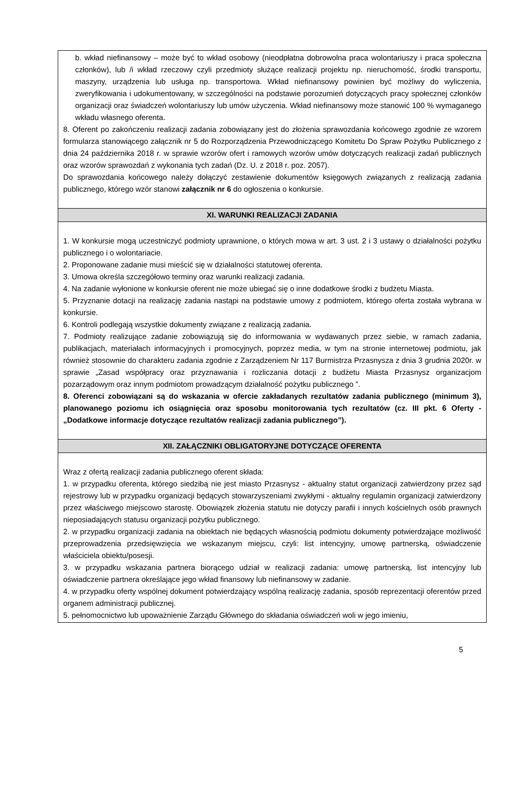b. wkład niefinansowy – może być to wkład osobowy (nieodpłatna dobrowolna praca wolontariuszy i praca społeczna członków), lub /i wkład rzeczowy czyli przedmioty służące realizacji projektu np. nieruchomość, środki transportu, maszyny, urządzenia lub usługa np. transportowa. Wkład niefinansowy powinien być możliwy do wyliczenia, zweryfikowania i udokumentowany, w szczególności na podstawie porozumień dotyczących pracy społecznej członków organizacji oraz świadczeń wolontariuszy lub umów użyczenia. Wkład niefinansowy może stanowić 100 % wymaganego wkładu własnego oferenta.
8. Oferent po zakończeniu realizacji zadania zobowiązany jest do złożenia sprawozdania końcowego zgodnie ze wzorem formularza stanowiącego załącznik nr 5 do Rozporządzenia Przewodniczącego Komitetu Do Spraw Pożytku Publicznego z dnia 24 października 2018 r. w sprawie wzorów ofert i ramowych wzorów umów dotyczących realizacji zadań publicznych oraz wzorów sprawozdań z wykonania tych zadań (Dz. U. z 2018 r. poz. 2057).
Do sprawozdania końcowego należy dołączyć zestawienie dokumentów księgowych związanych z realizacją zadania publicznego, którego wzór stanowi załącznik nr 6 do ogłoszenia o konkursie.
XI. WARUNKI REALIZACJI ZADANIA
1. W konkursie mogą uczestniczyć podmioty uprawnione, o których mowa w art. 3 ust. 2 i 3 ustawy o działalności pożytku publicznego i o wolontariacie.
2. Proponowane zadanie musi mieścić się w działalności statutowej oferenta.
3. Umowa określa szczegółowo terminy oraz warunki realizacji zadania.
4. Na zadanie wyłonione w konkursie oferent nie może ubiegać się o inne dodatkowe środki z budżetu Miasta.
5. Przyznanie dotacji na realizację zadania nastąpi na podstawie umowy z podmiotem, którego oferta została wybrana w konkursie.
6. Kontroli podlegają wszystkie dokumenty związane z realizacją zadania.
7. Podmioty realizujące zadanie zobowiązują się do informowania w wydawanych przez siebie, w ramach zadania, publikacjach, materiałach informacyjnych i promocyjnych, poprzez media, w tym na stronie internetowej podmiotu, jak również stosownie do charakteru zadania zgodnie z Zarządzeniem Nr 117 Burmistrza Przasnysza z dnia 3 grudnia 2020r. w sprawie „Zasad współpracy oraz przyznawania i rozliczania dotacji z budżetu Miasta Przasnysz organizacjom pozarządowym oraz innym podmiotom prowadzącym działalność pożytku publicznego ”.
8. Oferenci zobowiązani są do wskazania w ofercie zakładanych rezultatów zadania publicznego (minimum 3), planowanego poziomu ich osiągnięcia oraz sposobu monitorowania tych rezultatów (cz. III pkt. 6 Oferty -„Dodatkowe informacje dotyczące rezultatów realizacji zadania publicznego”).
XII. ZAŁĄCZNIKI OBLIGATORYJNE DOTYCZĄCE OFERENTA
Wraz z ofertą realizacji zadania publicznego oferent składa:
1. w przypadku oferenta, którego siedzibą nie jest miasto Przasnysz - aktualny statut organizacji zatwierdzony przez sąd rejestrowy lub w przypadku organizacji będących stowarzyszeniami zwykłymi - aktualny regulamin organizacji zatwierdzony przez właściwego miejscowo starostę. Obowiązek złożenia statutu nie dotyczy parafii i innych kościelnych osób prawnych nieposiadających statusu organizacji pożytku publicznego.
2. w przypadku organizacji zadania na obiektach nie będących własnością podmiotu dokumenty potwierdzające możliwość przeprowadzenia przedsięwzięcia we wskazanym miejscu, czyli: list intencyjny, umowę partnerską, oświadczenie właściciela obiektu/posesji.
3. w przypadku wskazania partnera biorącego udział w realizacji zadania: umowę partnerską, list intencyjny lub oświadczenie partnera określające jego wkład finansowy lub niefinansowy w zadanie.
4. w przypadku oferty wspólnej dokument potwierdzający wspólną realizację zadania, sposób reprezentacji oferentów przed organem administracji publicznej.
5. pełnomocnictwo lub upoważnienie Zarządu Głównego do składania oświadczeń woli w jego imieniu,
5